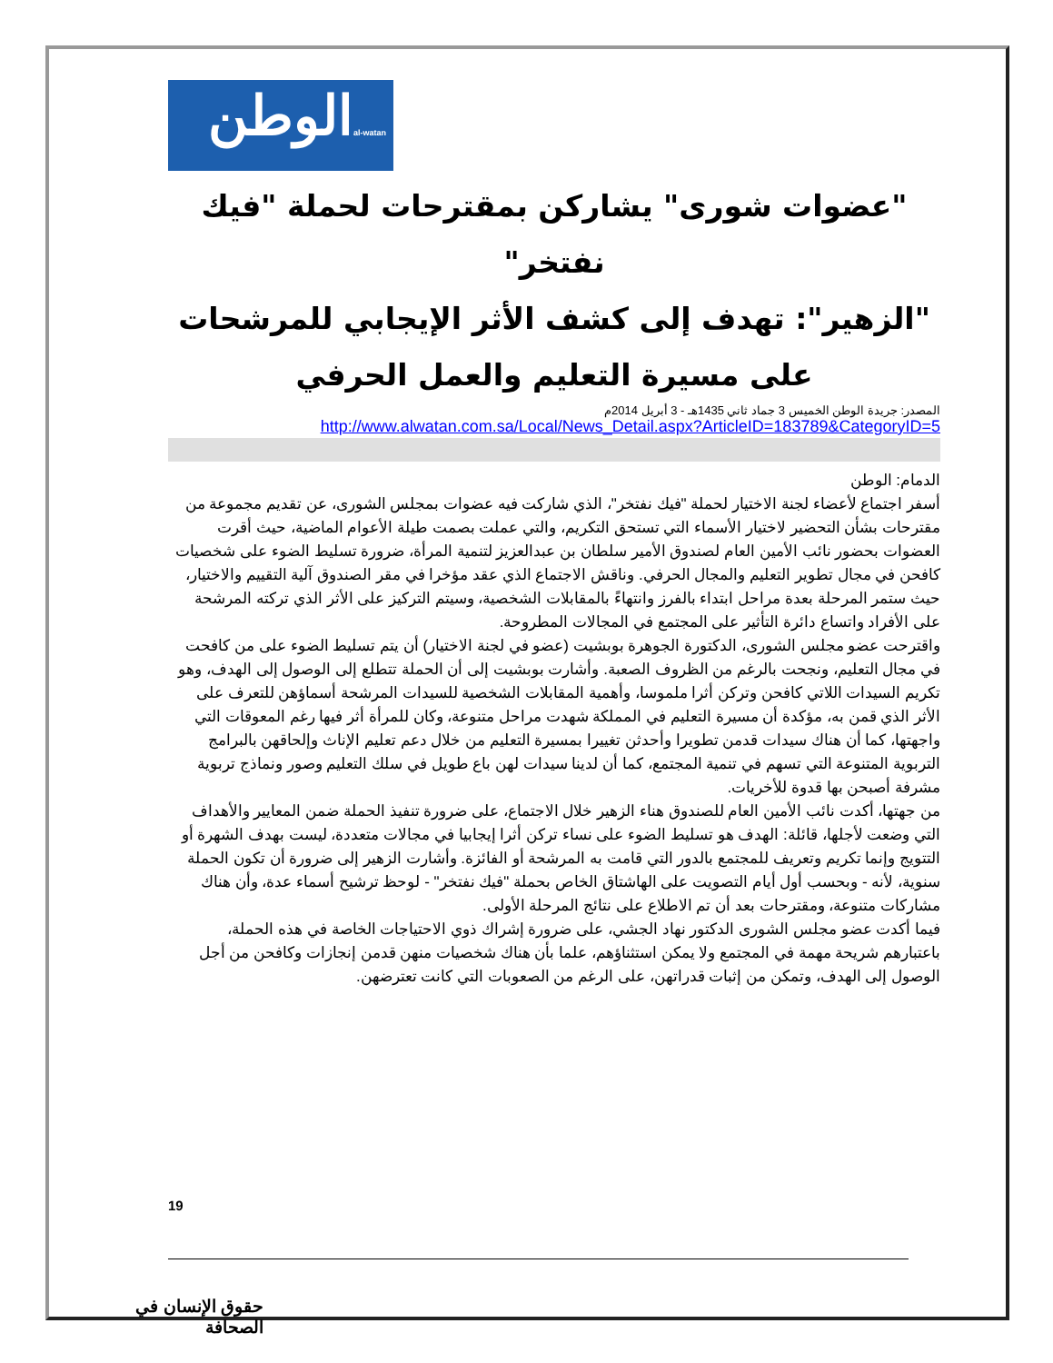الوطن
al-watan
"عضوات شورى" يشاركن بمقترحات لحملة "فيك نفتخر"
"الزهير": تهدف إلى كشف الأثر الإيجابي للمرشحات على مسيرة التعليم والعمل الحرفي
المصدر: جريدة الوطن الخميس 3 جماد ثاني 1435هـ - 3 أبريل 2014م
http://www.alwatan.com.sa/Local/News_Detail.aspx?ArticleID=183789&CategoryID=5
الدمام: الوطن
أسفر اجتماع لأعضاء لجنة الاختيار لحملة "فيك نفتخر"، الذي شاركت فيه عضوات بمجلس الشورى، عن تقديم مجموعة من مقترحات بشأن التحضير لاختيار الأسماء التي تستحق التكريم، والتي عملت بصمت طيلة الأعوام الماضية، حيث أقرت العضوات بحضور نائب الأمين العام لصندوق الأمير سلطان بن عبدالعزيز لتنمية المرأة، ضرورة تسليط الضوء على شخصيات كافحن في مجال تطوير التعليم والمجال الحرفي. وناقش الاجتماع الذي عقد مؤخرا في مقر الصندوق آلية التقييم والاختيار، حيث ستمر المرحلة بعدة مراحل ابتداء بالفرز وانتهاءً بالمقابلات الشخصية، وسيتم التركيز على الأثر الذي تركته المرشحة على الأفراد واتساع دائرة التأثير على المجتمع في المجالات المطروحة.
واقترحت عضو مجلس الشورى، الدكتورة الجوهرة بوبشيت (عضو في لجنة الاختيار) أن يتم تسليط الضوء على من كافحت في مجال التعليم، ونجحت بالرغم من الظروف الصعبة. وأشارت بوبشيت إلى أن الحملة تتطلع إلى الوصول إلى الهدف، وهو تكريم السيدات اللاتي كافحن وتركن أثرا ملموسا، وأهمية المقابلات الشخصية للسيدات المرشحة أسماؤهن للتعرف على الأثر الذي قمن به، مؤكدة أن مسيرة التعليم في المملكة شهدت مراحل متنوعة، وكان للمرأة أثر فيها رغم المعوقات التي واجهتها، كما أن هناك سيدات قدمن تطويرا وأحدثن تغييرا بمسيرة التعليم من خلال دعم تعليم الإناث وإلحاقهن بالبرامج التربوية المتنوعة التي تسهم في تنمية المجتمع، كما أن لدينا سيدات لهن باع طويل في سلك التعليم وصور ونماذج تربوية مشرفة أصبحن بها قدوة للأخريات.
من جهتها، أكدت نائب الأمين العام للصندوق هناء الزهير خلال الاجتماع، على ضرورة تنفيذ الحملة ضمن المعايير والأهداف التي وضعت لأجلها، قائلة: الهدف هو تسليط الضوء على نساء تركن أثرا إيجابيا في مجالات متعددة، ليست بهدف الشهرة أو التتويج وإنما تكريم وتعريف للمجتمع بالدور التي قامت به المرشحة أو الفائزة. وأشارت الزهير إلى ضرورة أن تكون الحملة سنوية، لأنه - وبحسب أول أيام التصويت على الهاشتاق الخاص بحملة "فيك نفتخر" - لوحظ ترشيح أسماء عدة، وأن هناك مشاركات متنوعة، ومقترحات بعد أن تم الاطلاع على نتائج المرحلة الأولى.
فيما أكدت عضو مجلس الشورى الدكتور نهاد الجشي، على ضرورة إشراك ذوي الاحتياجات الخاصة في هذه الحملة، باعتبارهم شريحة مهمة في المجتمع ولا يمكن استثناؤهم، علما بأن هناك شخصيات منهن قدمن إنجازات وكافحن من أجل الوصول إلى الهدف، وتمكن من إثبات قدراتهن، على الرغم من الصعوبات التي كانت تعترضهن.
19
حقوق الإنسان في الصحافة